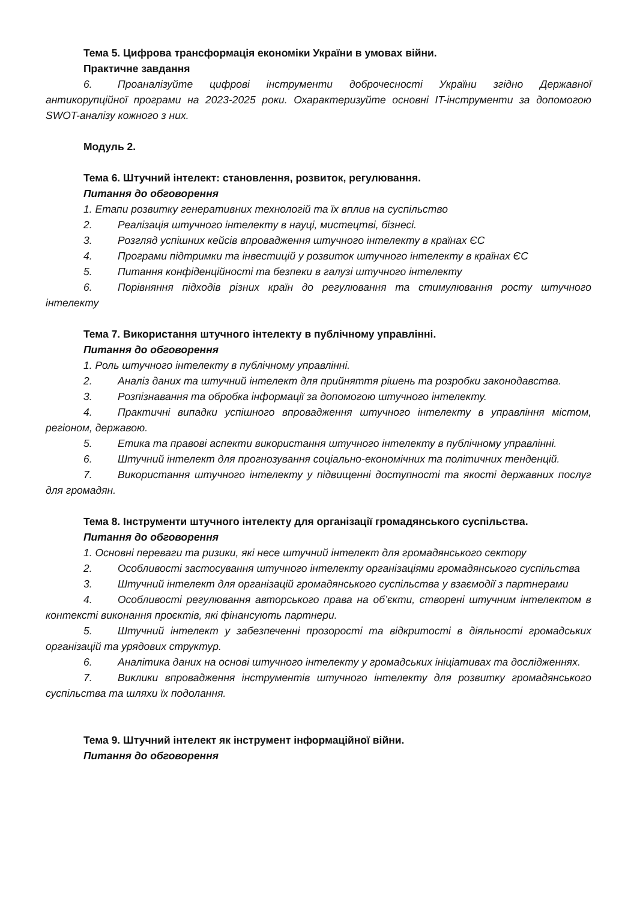Тема 5. Цифрова трансформація економіки України в умовах війни.
Практичне завдання
6. Проаналізуйте цифрові інструменти доброчесності України згідно Державної антикорупційної програми на 2023-2025 роки. Охарактеризуйте основні IT-інструменти за допомогою SWOT-аналізу кожного з них.
Модуль 2.
Тема 6. Штучний інтелект: становлення, розвиток, регулювання.
Питання до обговорення
1. Етапи розвитку генеративних технологій та їх вплив на суспільство
2. Реалізація штучного інтелекту в науці, мистецтві, бізнесі.
3. Розгляд успішних кейсів впровадження штучного інтелекту в країнах ЄС
4. Програми підтримки та інвестицій у розвиток штучного інтелекту в країнах ЄС
5. Питання конфіденційності та безпеки в галузі штучного інтелекту
6. Порівняння підходів різних країн до регулювання та стимулювання росту штучного інтелекту
Тема 7. Використання штучного інтелекту в публічному управлінні.
Питання до обговорення
1. Роль штучного інтелекту в публічному управлінні.
2. Аналіз даних та штучний інтелект для прийняття рішень та розробки законодавства.
3. Розпізнавання та обробка інформації за допомогою штучного інтелекту.
4. Практичні випадки успішного впровадження штучного інтелекту в управління містом, регіоном, державою.
5. Етика та правові аспекти використання штучного інтелекту в публічному управлінні.
6. Штучний інтелект для прогнозування соціально-економічних та політичних тенденцій.
7. Використання штучного інтелекту у підвищенні доступності та якості державних послуг для громадян.
Тема 8. Інструменти штучного інтелекту для організації громадянського суспільства.
Питання до обговорення
1. Основні переваги та ризики, які несе штучний інтелект для громадянського сектору
2. Особливості застосування штучного інтелекту організаціями громадянського суспільства
3. Штучний інтелект для організацій громадянського суспільства у взаємодії з партнерами
4. Особливості регулювання авторського права на об’єкти, створені штучним інтелектом в контексті виконання проєктів, які фінансують партнери.
5. Штучний інтелект у забезпеченні прозорості та відкритості в діяльності громадських організацій та урядових структур.
6. Аналітика даних на основі штучного інтелекту у громадських ініціативах та дослідженнях.
7. Виклики впровадження інструментів штучного інтелекту для розвитку громадянського суспільства та шляхи їх подолання.
Тема 9. Штучний інтелект як інструмент інформаційної війни.
Питання до обговорення